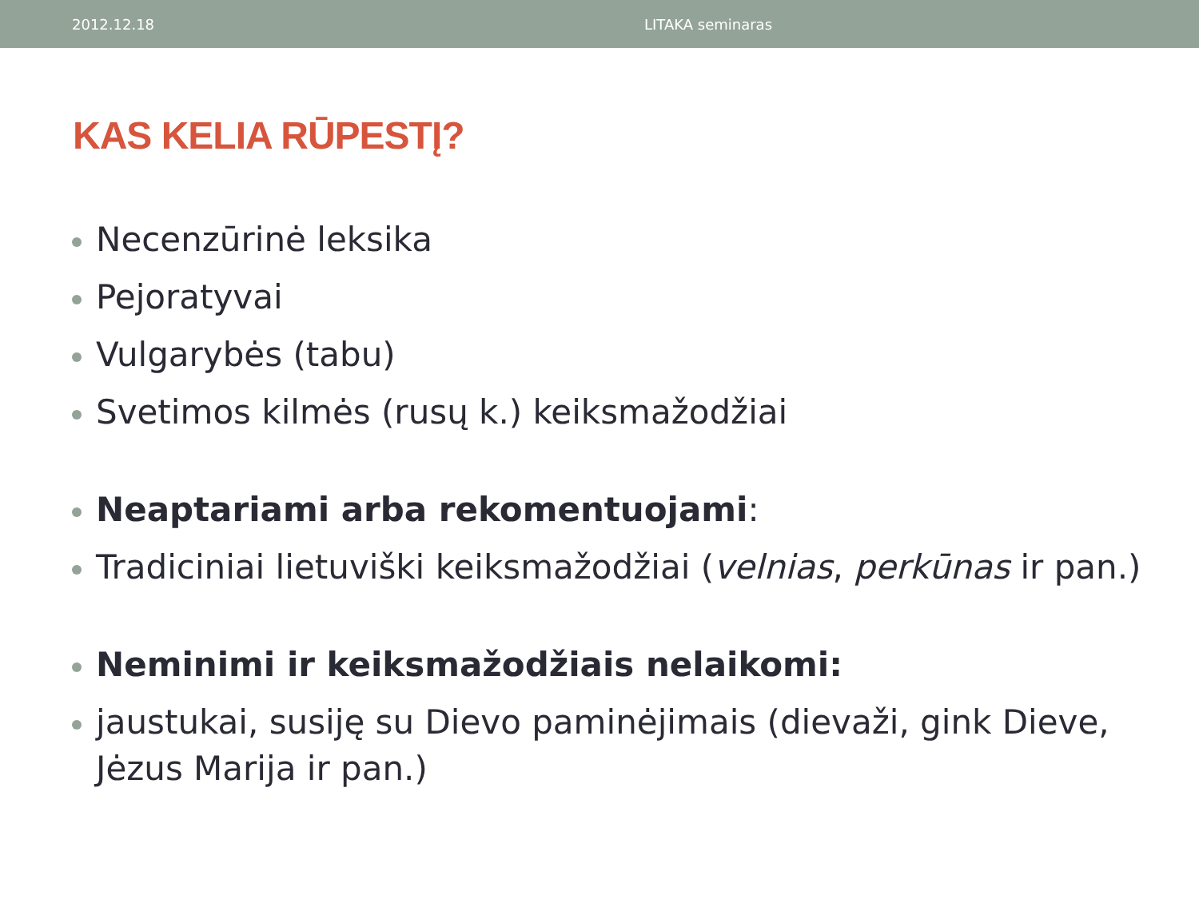2012.12.18 LITAKA seminaras
KAS KELIA RŪPESTĮ?
Necenzūrinė leksika
Pejoratyvai
Vulgarybės (tabu)
Svetimos kilmės (rusų k.) keiksmažodžiai
Neaptariami arba rekomentuojami:
Tradiciniai lietuviški keiksmažodžiai (velnias, perkūnas ir pan.)
Neminimi ir keiksmažodžiais nelaikomi:
jaustukai, susiję su Dievo paminėjimais (dievaži, gink Dieve, Jėzus Marija ir pan.)